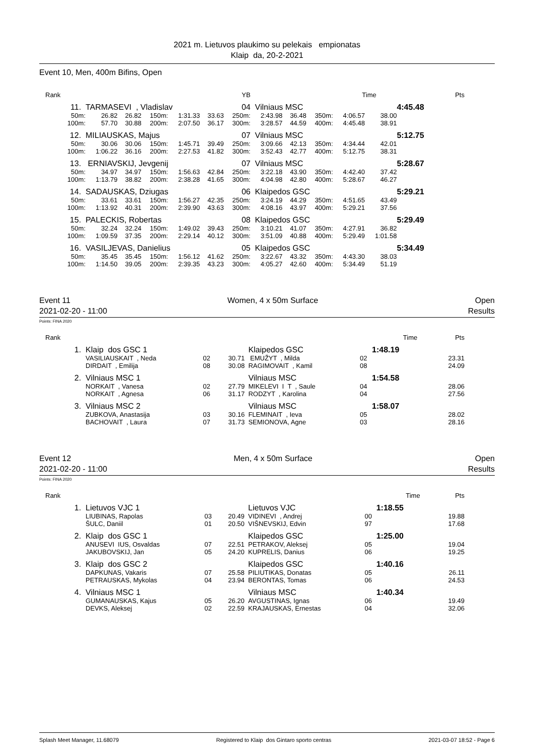2021 m. Lietuvos plaukimo su pelekais empionatas
Klaip da, 20-2-2021
Event 10, Men, 400m Bifins, Open
| Rank | YB | | | | | | Time | | | | | | Pts |
| 11. | TARMASEVI , Vladislav | | | | | 04 | Vilniaus MSC | | | | | 4:45.48 | |
| 50m: | 26.82 | 26.82 | 150m: | 1:31.33 | 33.63 | 250m: | 2:43.98 | 36.48 | 350m: | 4:06.57 | 38.00 | | |
| 100m: | 57.70 | 30.88 | 200m: | 2:07.50 | 36.17 | 300m: | 3:28.57 | 44.59 | 400m: | 4:45.48 | 38.91 | | |
| 12. | MILIAUSKAS, Majus | | | | | 07 | Vilniaus MSC | | | | | 5:12.75 | |
| 50m: | 30.06 | 30.06 | 150m: | 1:45.71 | 39.49 | 250m: | 3:09.66 | 42.13 | 350m: | 4:34.44 | 42.01 | | |
| 100m: | 1:06.22 | 36.16 | 200m: | 2:27.53 | 41.82 | 300m: | 3:52.43 | 42.77 | 400m: | 5:12.75 | 38.31 | | |
| 13. | ERNIAVSKIJ, Jevgenij | | | | | 07 | Vilniaus MSC | | | | | 5:28.67 | |
| 50m: | 34.97 | 34.97 | 150m: | 1:56.63 | 42.84 | 250m: | 3:22.18 | 43.90 | 350m: | 4:42.40 | 37.42 | | |
| 100m: | 1:13.79 | 38.82 | 200m: | 2:38.28 | 41.65 | 300m: | 4:04.98 | 42.80 | 400m: | 5:28.67 | 46.27 | | |
| 14. | SADAUSKAS, Dziugas | | | | | 06 | Klaipedos GSC | | | | | 5:29.21 | |
| 50m: | 33.61 | 33.61 | 150m: | 1:56.27 | 42.35 | 250m: | 3:24.19 | 44.29 | 350m: | 4:51.65 | 43.49 | | |
| 100m: | 1:13.92 | 40.31 | 200m: | 2:39.90 | 43.63 | 300m: | 4:08.16 | 43.97 | 400m: | 5:29.21 | 37.56 | | |
| 15. | PALECKIS, Robertas | | | | | 08 | Klaipedos GSC | | | | | 5:29.49 | |
| 50m: | 32.24 | 32.24 | 150m: | 1:49.02 | 39.43 | 250m: | 3:10.21 | 41.07 | 350m: | 4:27.91 | 36.82 | | |
| 100m: | 1:09.59 | 37.35 | 200m: | 2:29.14 | 40.12 | 300m: | 3:51.09 | 40.88 | 400m: | 5:29.49 | 1:01.58 | | |
| 16. | VASILJEVAS, Danielius | | | | | 05 | Klaipedos GSC | | | | | 5:34.49 | |
| 50m: | 35.45 | 35.45 | 150m: | 1:56.12 | 41.62 | 250m: | 3:22.67 | 43.32 | 350m: | 4:43.30 | 38.03 | | |
| 100m: | 1:14.50 | 39.05 | 200m: | 2:39.35 | 43.23 | 300m: | 4:05.27 | 42.60 | 400m: | 5:34.49 | 51.19 | | |
Event 11 Women, 4 x 50m Surface Open
2021-02-20 - 11:00 Results
Points: FINA 2020
| Rank | | | | | | | Time | Pts |
| 1. | Klaip dos GSC 1 | | | Klaipedos GSC | | | 1:48.19 | |
| | VASILIAUSKAIT , Neda | 02 | 30.71 | EMUŽYT , Milda | 02 | | | 23.31 |
| | DIRDAIT , Emilija | 08 | 30.08 | RAGIMOVAIT , Kamil | 08 | | | 24.09 |
| 2. | Vilniaus MSC 1 | | | Vilniaus MSC | | | 1:54.58 | |
| | NORKAIT , Vanesa | 02 | 27.79 | MIKELEVI I T , Saule | 04 | | | 28.06 |
| | NORKAIT , Agnesa | 06 | 31.17 | RODZYT , Karolina | 04 | | | 27.56 |
| 3. | Vilniaus MSC 2 | | | Vilniaus MSC | | | 1:58.07 | |
| | ZUBKOVA, Anastasija | 03 | 30.16 | FLEMINAIT , Ieva | 05 | | | 28.02 |
| | BACHOVAIT , Laura | 07 | 31.73 | SEMIONOVA, Agne | 03 | | | 28.16 |
Event 12 Men, 4 x 50m Surface Open
2021-02-20 - 11:00 Results
Points: FINA 2020
| Rank | | | | | | | Time | Pts |
| 1. | Lietuvos VJC 1 | | | Lietuvos VJC | | | 1:18.55 | |
| | LIUBINAS, Rapolas | 03 | 20.49 | VIDINEVI , Andrej | 00 | | | 19.88 |
| | ŠULC, Daniil | 01 | 20.50 | VIŠNEVSKIJ, Edvin | 97 | | | 17.68 |
| 2. | Klaip dos GSC 1 | | | Klaipedos GSC | | | 1:25.00 | |
| | ANUSEVI IUS, Osvaldas | 07 | 22.51 | PETRAKOV, Aleksej | 05 | | | 19.04 |
| | JAKUBOVSKIJ, Jan | 05 | 24.20 | KUPRELIS, Danius | 06 | | | 19.25 |
| 3. | Klaip dos GSC 2 | | | Klaipedos GSC | | | 1:40.16 | |
| | DAPKUNAS, Vakaris | 07 | 25.58 | PILIUTIKAS, Donatas | 05 | | | 26.11 |
| | PETRAUSKAS, Mykolas | 04 | 23.94 | BERONTAS, Tomas | 06 | | | 24.53 |
| 4. | Vilniaus MSC 1 | | | Vilniaus MSC | | | 1:40.34 | |
| | GUMANAUSKAS, Kajus | 05 | 26.20 | AVGUSTINAS, Ignas | 06 | | | 19.49 |
| | DEVKS, Aleksej | 02 | 22.59 | KRAJAUSKAS, Ernestas | 04 | | | 32.06 |
Splash Meet Manager, 11.68079 Registered to Klaip dos Gintaro sporto centras 2021-03-07 18:52 - Page 6